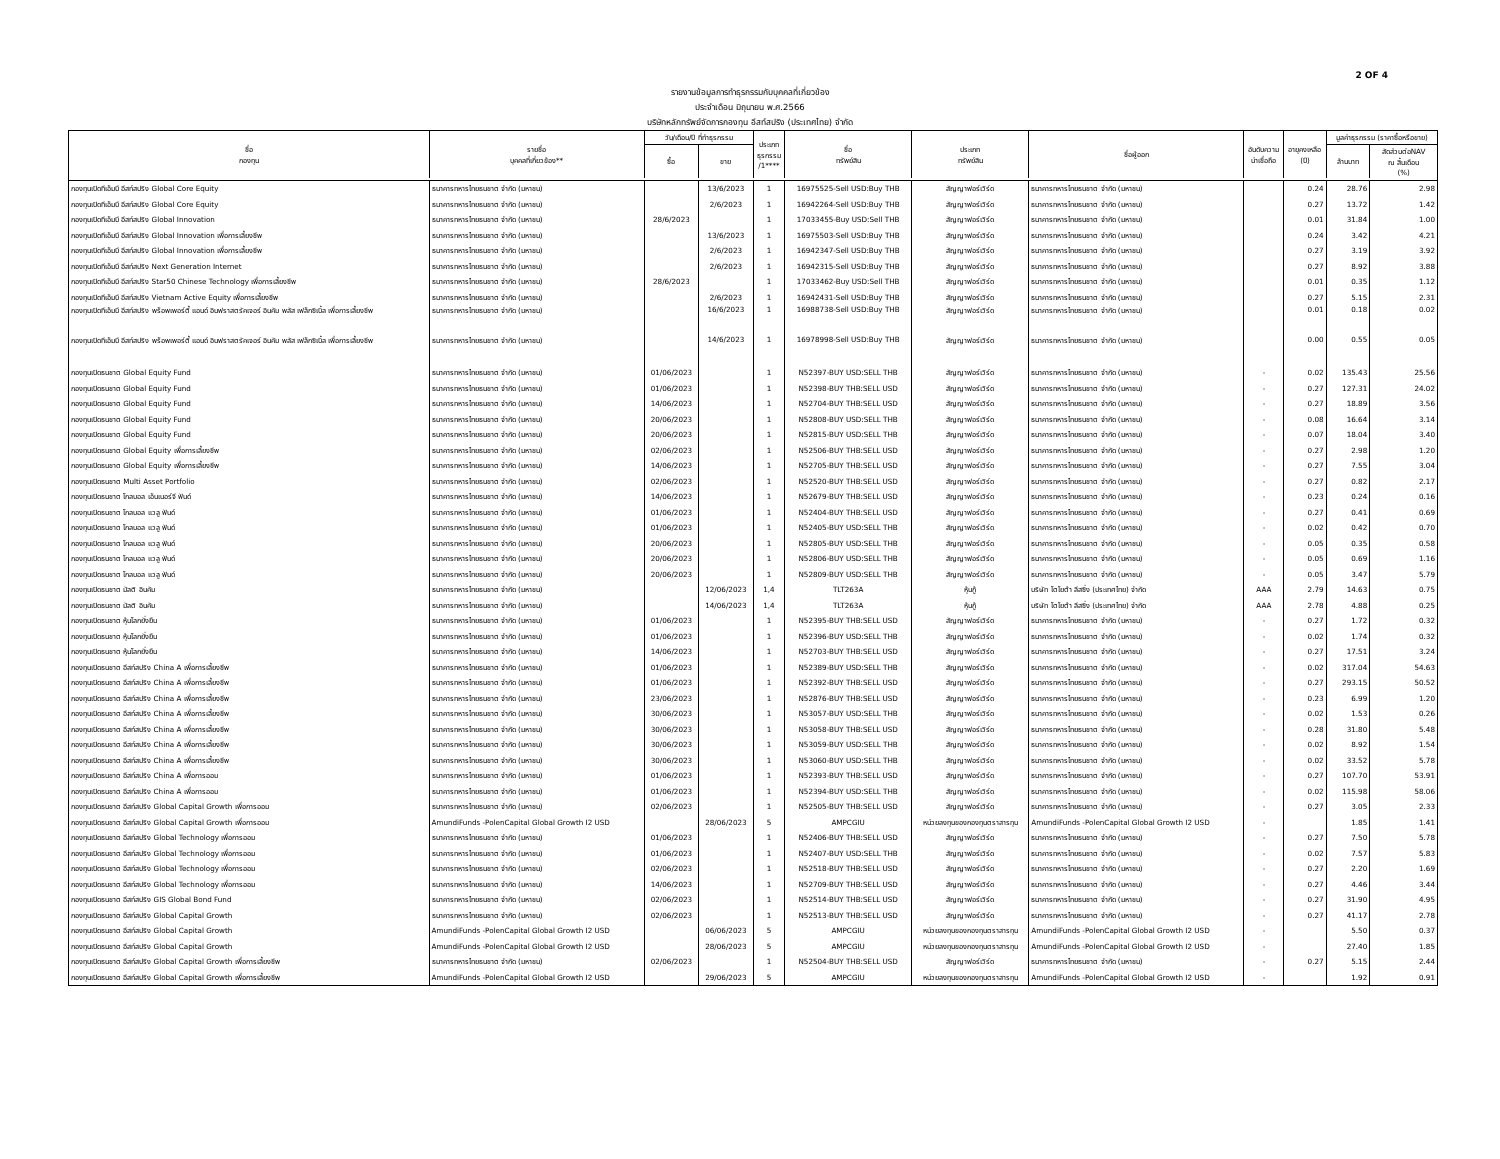2 OF 4
รายงานข้อมูลการทำธุรกรรมกับบุคคลที่เกี่ยวข้อง
ประจำเดือน มิถุนายน พ.ศ.2566
บริษัทหลักทรัพย์จัดการกองทุน อีสท์สปริง (ประเทศไทย) จำกัด
| ชื่อ กองทุน | รายชื่อ บุคคลที่เกี่ยวข้อง** | วัน/เดือน/ปี ที่ทำธุรกรรม | | ประเภท ธุรกรรม /1**** | ชื่อ ทรัพย์สิน | ประเภท ทรัพย์สิน | ชื่อผู้ออก | อันดับความ น่าเชื่อถือ | อายุคงเหลือ (ปี) | มูลค่าธุรกรรม (ราคาซื้อหรือขาย) | |
| --- | --- | --- | --- | --- | --- | --- | --- | --- | --- | --- | --- |
| | | ซื้อ | ขาย | | | | | | | ล้านบาท | สัดส่วนต่อNAV ณ สิ้นเดือน (%) |
| กองทุนเปิดทีเอ็มบี อีสท์สปริง Global Core Equity | ธนาคารทหารไทยธนชาต จำกัด (มหาชน) | | 13/6/2023 | 1 | 16975525-Sell USD:Buy THB | สัญญาฟอร์เวิร์ด | ธนาคารทหารไทยธนชาต จำกัด (มหาชน) | | 0.24 | 28.76 | 2.98 |
| กองทุนเปิดทีเอ็มบี อีสท์สปริง Global Core Equity | ธนาคารทหารไทยธนชาต จำกัด (มหาชน) | | 2/6/2023 | 1 | 16942264-Sell USD:Buy THB | สัญญาฟอร์เวิร์ด | ธนาคารทหารไทยธนชาต จำกัด (มหาชน) | | 0.27 | 13.72 | 1.42 |
| กองทุนเปิดทีเอ็มบี อีสท์สปริง Global Innovation | ธนาคารทหารไทยธนชาต จำกัด (มหาชน) | 28/6/2023 | | 1 | 17033455-Buy USD:Sell THB | สัญญาฟอร์เวิร์ด | ธนาคารทหารไทยธนชาต จำกัด (มหาชน) | | 0.01 | 31.84 | 1.00 |
| กองทุนเปิดทีเอ็มบี อีสท์สปริง Global Innovation เพื่อการเลี้ยงชีพ | ธนาคารทหารไทยธนชาต จำกัด (มหาชน) | | 13/6/2023 | 1 | 16975503-Sell USD:Buy THB | สัญญาฟอร์เวิร์ด | ธนาคารทหารไทยธนชาต จำกัด (มหาชน) | | 0.24 | 3.42 | 4.21 |
| กองทุนเปิดทีเอ็มบี อีสท์สปริง Global Innovation เพื่อการเลี้ยงชีพ | ธนาคารทหารไทยธนชาต จำกัด (มหาชน) | | 2/6/2023 | 1 | 16942347-Sell USD:Buy THB | สัญญาฟอร์เวิร์ด | ธนาคารทหารไทยธนชาต จำกัด (มหาชน) | | 0.27 | 3.19 | 3.92 |
| กองทุนเปิดทีเอ็มบี อีสท์สปริง Next Generation Internet | ธนาคารทหารไทยธนชาต จำกัด (มหาชน) | | 2/6/2023 | 1 | 16942315-Sell USD:Buy THB | สัญญาฟอร์เวิร์ด | ธนาคารทหารไทยธนชาต จำกัด (มหาชน) | | 0.27 | 8.92 | 3.88 |
| กองทุนเปิดทีเอ็มบี อีสท์สปริง Star50 Chinese Technology เพื่อการเลี้ยงชีพ | ธนาคารทหารไทยธนชาต จำกัด (มหาชน) | 28/6/2023 | | 1 | 17033462-Buy USD:Sell THB | สัญญาฟอร์เวิร์ด | ธนาคารทหารไทยธนชาต จำกัด (มหาชน) | | 0.01 | 0.35 | 1.12 |
| กองทุนเปิดทีเอ็มบี อีสท์สปริง Vietnam Active Equity เพื่อการเลี้ยงชีพ | ธนาคารทหารไทยธนชาต จำกัด (มหาชน) | | 2/6/2023 | 1 | 16942431-Sell USD:Buy THB | สัญญาฟอร์เวิร์ด | ธนาคารทหารไทยธนชาต จำกัด (มหาชน) | | 0.27 | 5.15 | 2.31 |
| กองทุนเปิดทีเอ็มบี อีสท์สปริง พร็อพเพอร์ตี้ แอนด์ อินฟราสตรัคเจอร์ อินคัม พลัส เฟล็กซิเบิ้ล เพื่อการเลี้ยงชีพ | ธนาคารทหารไทยธนชาต จำกัด (มหาชน) | | 16/6/2023 | 1 | 16988738-Sell USD:Buy THB | สัญญาฟอร์เวิร์ด | ธนาคารทหารไทยธนชาต จำกัด (มหาชน) | | 0.01 | 0.18 | 0.02 |
| กองทุนเปิดทีเอ็มบี อีสท์สปริง พร็อพเพอร์ตี้ แอนด์ อินฟราสตรัคเจอร์ อินคัม พลัส เฟล็กซิเบิ้ล เพื่อการเลี้ยงชีพ | ธนาคารทหารไทยธนชาต จำกัด (มหาชน) | | 14/6/2023 | 1 | 16978998-Sell USD:Buy THB | สัญญาฟอร์เวิร์ด | ธนาคารทหารไทยธนชาต จำกัด (มหาชน) | | 0.00 | 0.55 | 0.05 |
| กองทุนเปิดธนชาต Global Equity Fund | ธนาคารทหารไทยธนชาต จำกัด (มหาชน) | 01/06/2023 | | 1 | N52397-BUY USD:SELL THB | สัญญาฟอร์เวิร์ด | ธนาคารทหารไทยธนชาต จำกัด (มหาชน) | - | 0.02 | 135.43 | 25.56 |
| กองทุนเปิดธนชาต Global Equity Fund | ธนาคารทหารไทยธนชาต จำกัด (มหาชน) | 01/06/2023 | | 1 | N52398-BUY THB:SELL USD | สัญญาฟอร์เวิร์ด | ธนาคารทหารไทยธนชาต จำกัด (มหาชน) | - | 0.27 | 127.31 | 24.02 |
| กองทุนเปิดธนชาต Global Equity Fund | ธนาคารทหารไทยธนชาต จำกัด (มหาชน) | 14/06/2023 | | 1 | N52704-BUY THB:SELL USD | สัญญาฟอร์เวิร์ด | ธนาคารทหารไทยธนชาต จำกัด (มหาชน) | - | 0.27 | 18.89 | 3.56 |
| กองทุนเปิดธนชาต Global Equity Fund | ธนาคารทหารไทยธนชาต จำกัด (มหาชน) | 20/06/2023 | | 1 | N52808-BUY USD:SELL THB | สัญญาฟอร์เวิร์ด | ธนาคารทหารไทยธนชาต จำกัด (มหาชน) | - | 0.08 | 16.64 | 3.14 |
| กองทุนเปิดธนชาต Global Equity Fund | ธนาคารทหารไทยธนชาต จำกัด (มหาชน) | 20/06/2023 | | 1 | N52815-BUY USD:SELL THB | สัญญาฟอร์เวิร์ด | ธนาคารทหารไทยธนชาต จำกัด (มหาชน) | - | 0.07 | 18.04 | 3.40 |
| กองทุนเปิดธนชาต Global Equity เพื่อการเลี้ยงชีพ | ธนาคารทหารไทยธนชาต จำกัด (มหาชน) | 02/06/2023 | | 1 | N52506-BUY THB:SELL USD | สัญญาฟอร์เวิร์ด | ธนาคารทหารไทยธนชาต จำกัด (มหาชน) | - | 0.27 | 2.98 | 1.20 |
| กองทุนเปิดธนชาต Global Equity เพื่อการเลี้ยงชีพ | ธนาคารทหารไทยธนชาต จำกัด (มหาชน) | 14/06/2023 | | 1 | N52705-BUY THB:SELL USD | สัญญาฟอร์เวิร์ด | ธนาคารทหารไทยธนชาต จำกัด (มหาชน) | - | 0.27 | 7.55 | 3.04 |
| กองทุนเปิดธนชาต Multi Asset Portfolio | ธนาคารทหารไทยธนชาต จำกัด (มหาชน) | 02/06/2023 | | 1 | N52520-BUY THB:SELL USD | สัญญาฟอร์เวิร์ด | ธนาคารทหารไทยธนชาต จำกัด (มหาชน) | - | 0.27 | 0.82 | 2.17 |
| กองทุนเปิดธนชาต โกลบอล เอ็นเนอร์จี ฟันด์ | ธนาคารทหารไทยธนชาต จำกัด (มหาชน) | 14/06/2023 | | 1 | N52679-BUY THB:SELL USD | สัญญาฟอร์เวิร์ด | ธนาคารทหารไทยธนชาต จำกัด (มหาชน) | - | 0.23 | 0.24 | 0.16 |
| กองทุนเปิดธนชาต โกลบอล แวลู ฟันด์ | ธนาคารทหารไทยธนชาต จำกัด (มหาชน) | 01/06/2023 | | 1 | N52404-BUY THB:SELL USD | สัญญาฟอร์เวิร์ด | ธนาคารทหารไทยธนชาต จำกัด (มหาชน) | - | 0.27 | 0.41 | 0.69 |
| กองทุนเปิดธนชาต โกลบอล แวลู ฟันด์ | ธนาคารทหารไทยธนชาต จำกัด (มหาชน) | 01/06/2023 | | 1 | N52405-BUY USD:SELL THB | สัญญาฟอร์เวิร์ด | ธนาคารทหารไทยธนชาต จำกัด (มหาชน) | - | 0.02 | 0.42 | 0.70 |
| กองทุนเปิดธนชาต โกลบอล แวลู ฟันด์ | ธนาคารทหารไทยธนชาต จำกัด (มหาชน) | 20/06/2023 | | 1 | N52805-BUY USD:SELL THB | สัญญาฟอร์เวิร์ด | ธนาคารทหารไทยธนชาต จำกัด (มหาชน) | - | 0.05 | 0.35 | 0.58 |
| กองทุนเปิดธนชาต โกลบอล แวลู ฟันด์ | ธนาคารทหารไทยธนชาต จำกัด (มหาชน) | 20/06/2023 | | 1 | N52806-BUY USD:SELL THB | สัญญาฟอร์เวิร์ด | ธนาคารทหารไทยธนชาต จำกัด (มหาชน) | - | 0.05 | 0.69 | 1.16 |
| กองทุนเปิดธนชาต โกลบอล แวลู ฟันด์ | ธนาคารทหารไทยธนชาต จำกัด (มหาชน) | 20/06/2023 | | 1 | N52809-BUY USD:SELL THB | สัญญาฟอร์เวิร์ด | ธนาคารทหารไทยธนชาต จำกัด (มหาชน) | - | 0.05 | 3.47 | 5.79 |
| กองทุนเปิดธนชาต มัลติ อินคัม | ธนาคารทหารไทยธนชาต จำกัด (มหาชน) | | 12/06/2023 | 1,4 | TLT263A | หุ้นกู้ | บริษัท โตโยต้า ลีสซิ่ง (ประเทศไทย) จำกัด | AAA | 2.79 | 14.63 | 0.75 |
| กองทุนเปิดธนชาต มัลติ อินคัม | ธนาคารทหารไทยธนชาต จำกัด (มหาชน) | | 14/06/2023 | 1,4 | TLT263A | หุ้นกู้ | บริษัท โตโยต้า ลีสซิ่ง (ประเทศไทย) จำกัด | AAA | 2.78 | 4.88 | 0.25 |
| กองทุนเปิดธนชาต หุ้นโลกยั่งยืน | ธนาคารทหารไทยธนชาต จำกัด (มหาชน) | 01/06/2023 | | 1 | N52395-BUY THB:SELL USD | สัญญาฟอร์เวิร์ด | ธนาคารทหารไทยธนชาต จำกัด (มหาชน) | - | 0.27 | 1.72 | 0.32 |
| กองทุนเปิดธนชาต หุ้นโลกยั่งยืน | ธนาคารทหารไทยธนชาต จำกัด (มหาชน) | 01/06/2023 | | 1 | N52396-BUY USD:SELL THB | สัญญาฟอร์เวิร์ด | ธนาคารทหารไทยธนชาต จำกัด (มหาชน) | - | 0.02 | 1.74 | 0.32 |
| กองทุนเปิดธนชาต หุ้นโลกยั่งยืน | ธนาคารทหารไทยธนชาต จำกัด (มหาชน) | 14/06/2023 | | 1 | N52703-BUY THB:SELL USD | สัญญาฟอร์เวิร์ด | ธนาคารทหารไทยธนชาต จำกัด (มหาชน) | - | 0.27 | 17.51 | 3.24 |
| กองทุนเปิดธนชาต อีสท์สปริง China A เพื่อการเลี้ยงชีพ | ธนาคารทหารไทยธนชาต จำกัด (มหาชน) | 01/06/2023 | | 1 | N52389-BUY USD:SELL THB | สัญญาฟอร์เวิร์ด | ธนาคารทหารไทยธนชาต จำกัด (มหาชน) | - | 0.02 | 317.04 | 54.63 |
| กองทุนเปิดธนชาต อีสท์สปริง China A เพื่อการเลี้ยงชีพ | ธนาคารทหารไทยธนชาต จำกัด (มหาชน) | 01/06/2023 | | 1 | N52392-BUY THB:SELL USD | สัญญาฟอร์เวิร์ด | ธนาคารทหารไทยธนชาต จำกัด (มหาชน) | - | 0.27 | 293.15 | 50.52 |
| กองทุนเปิดธนชาต อีสท์สปริง China A เพื่อการเลี้ยงชีพ | ธนาคารทหารไทยธนชาต จำกัด (มหาชน) | 23/06/2023 | | 1 | N52876-BUY THB:SELL USD | สัญญาฟอร์เวิร์ด | ธนาคารทหารไทยธนชาต จำกัด (มหาชน) | - | 0.23 | 6.99 | 1.20 |
| กองทุนเปิดธนชาต อีสท์สปริง China A เพื่อการเลี้ยงชีพ | ธนาคารทหารไทยธนชาต จำกัด (มหาชน) | 30/06/2023 | | 1 | N53057-BUY USD:SELL THB | สัญญาฟอร์เวิร์ด | ธนาคารทหารไทยธนชาต จำกัด (มหาชน) | - | 0.02 | 1.53 | 0.26 |
| กองทุนเปิดธนชาต อีสท์สปริง China A เพื่อการเลี้ยงชีพ | ธนาคารทหารไทยธนชาต จำกัด (มหาชน) | 30/06/2023 | | 1 | N53058-BUY THB:SELL USD | สัญญาฟอร์เวิร์ด | ธนาคารทหารไทยธนชาต จำกัด (มหาชน) | - | 0.28 | 31.80 | 5.48 |
| กองทุนเปิดธนชาต อีสท์สปริง China A เพื่อการเลี้ยงชีพ | ธนาคารทหารไทยธนชาต จำกัด (มหาชน) | 30/06/2023 | | 1 | N53059-BUY USD:SELL THB | สัญญาฟอร์เวิร์ด | ธนาคารทหารไทยธนชาต จำกัด (มหาชน) | - | 0.02 | 8.92 | 1.54 |
| กองทุนเปิดธนชาต อีสท์สปริง China A เพื่อการเลี้ยงชีพ | ธนาคารทหารไทยธนชาต จำกัด (มหาชน) | 30/06/2023 | | 1 | N53060-BUY USD:SELL THB | สัญญาฟอร์เวิร์ด | ธนาคารทหารไทยธนชาต จำกัด (มหาชน) | - | 0.02 | 33.52 | 5.78 |
| กองทุนเปิดธนชาต อีสท์สปริง China A เพื่อการออม | ธนาคารทหารไทยธนชาต จำกัด (มหาชน) | 01/06/2023 | | 1 | N52393-BUY THB:SELL USD | สัญญาฟอร์เวิร์ด | ธนาคารทหารไทยธนชาต จำกัด (มหาชน) | - | 0.27 | 107.70 | 53.91 |
| กองทุนเปิดธนชาต อีสท์สปริง China A เพื่อการออม | ธนาคารทหารไทยธนชาต จำกัด (มหาชน) | 01/06/2023 | | 1 | N52394-BUY USD:SELL THB | สัญญาฟอร์เวิร์ด | ธนาคารทหารไทยธนชาต จำกัด (มหาชน) | - | 0.02 | 115.98 | 58.06 |
| กองทุนเปิดธนชาต อีสท์สปริง Global Capital Growth เพื่อการออม | ธนาคารทหารไทยธนชาต จำกัด (มหาชน) | 02/06/2023 | | 1 | N52505-BUY THB:SELL USD | สัญญาฟอร์เวิร์ด | ธนาคารทหารไทยธนชาต จำกัด (มหาชน) | - | 0.27 | 3.05 | 2.33 |
| กองทุนเปิดธนชาต อีสท์สปริง Global Capital Growth เพื่อการออม | AmundiFunds -PolenCapital Global Growth I2 USD | | 28/06/2023 | 5 | AMPCGIU | หน่วยลงทุนของกองทุนตราสารทุน | AmundiFunds -PolenCapital Global Growth I2 USD | - | | 1.85 | 1.41 |
| กองทุนเปิดธนชาต อีสท์สปริง Global Technology เพื่อการออม | ธนาคารทหารไทยธนชาต จำกัด (มหาชน) | 01/06/2023 | | 1 | N52406-BUY THB:SELL USD | สัญญาฟอร์เวิร์ด | ธนาคารทหารไทยธนชาต จำกัด (มหาชน) | - | 0.27 | 7.50 | 5.78 |
| กองทุนเปิดธนชาต อีสท์สปริง Global Technology เพื่อการออม | ธนาคารทหารไทยธนชาต จำกัด (มหาชน) | 01/06/2023 | | 1 | N52407-BUY USD:SELL THB | สัญญาฟอร์เวิร์ด | ธนาคารทหารไทยธนชาต จำกัด (มหาชน) | - | 0.02 | 7.57 | 5.83 |
| กองทุนเปิดธนชาต อีสท์สปริง Global Technology เพื่อการออม | ธนาคารทหารไทยธนชาต จำกัด (มหาชน) | 02/06/2023 | | 1 | N52518-BUY THB:SELL USD | สัญญาฟอร์เวิร์ด | ธนาคารทหารไทยธนชาต จำกัด (มหาชน) | - | 0.27 | 2.20 | 1.69 |
| กองทุนเปิดธนชาต อีสท์สปริง Global Technology เพื่อการออม | ธนาคารทหารไทยธนชาต จำกัด (มหาชน) | 14/06/2023 | | 1 | N52709-BUY THB:SELL USD | สัญญาฟอร์เวิร์ด | ธนาคารทหารไทยธนชาต จำกัด (มหาชน) | - | 0.27 | 4.46 | 3.44 |
| กองทุนเปิดธนชาต อีสท์สปริง GIS Global Bond Fund | ธนาคารทหารไทยธนชาต จำกัด (มหาชน) | 02/06/2023 | | 1 | N52514-BUY THB:SELL USD | สัญญาฟอร์เวิร์ด | ธนาคารทหารไทยธนชาต จำกัด (มหาชน) | - | 0.27 | 31.90 | 4.95 |
| กองทุนเปิดธนชาต อีสท์สปริง Global Capital Growth | ธนาคารทหารไทยธนชาต จำกัด (มหาชน) | 02/06/2023 | | 1 | N52513-BUY THB:SELL USD | สัญญาฟอร์เวิร์ด | ธนาคารทหารไทยธนชาต จำกัด (มหาชน) | - | 0.27 | 41.17 | 2.78 |
| กองทุนเปิดธนชาต อีสท์สปริง Global Capital Growth | AmundiFunds -PolenCapital Global Growth I2 USD | | 06/06/2023 | 5 | AMPCGIU | หน่วยลงทุนของกองทุนตราสารทุน | AmundiFunds -PolenCapital Global Growth I2 USD | - | | 5.50 | 0.37 |
| กองทุนเปิดธนชาต อีสท์สปริง Global Capital Growth | AmundiFunds -PolenCapital Global Growth I2 USD | | 28/06/2023 | 5 | AMPCGIU | หน่วยลงทุนของกองทุนตราสารทุน | AmundiFunds -PolenCapital Global Growth I2 USD | - | | 27.40 | 1.85 |
| กองทุนเปิดธนชาต อีสท์สปริง Global Capital Growth เพื่อการเลี้ยงชีพ | ธนาคารทหารไทยธนชาต จำกัด (มหาชน) | 02/06/2023 | | 1 | N52504-BUY THB:SELL USD | สัญญาฟอร์เวิร์ด | ธนาคารทหารไทยธนชาต จำกัด (มหาชน) | - | 0.27 | 5.15 | 2.44 |
| กองทุนเปิดธนชาต อีสท์สปริง Global Capital Growth เพื่อการเลี้ยงชีพ | AmundiFunds -PolenCapital Global Growth I2 USD | | 29/06/2023 | 5 | AMPCGIU | หน่วยลงทุนของกองทุนตราสารทุน | AmundiFunds -PolenCapital Global Growth I2 USD | - | | 1.92 | 0.91 |